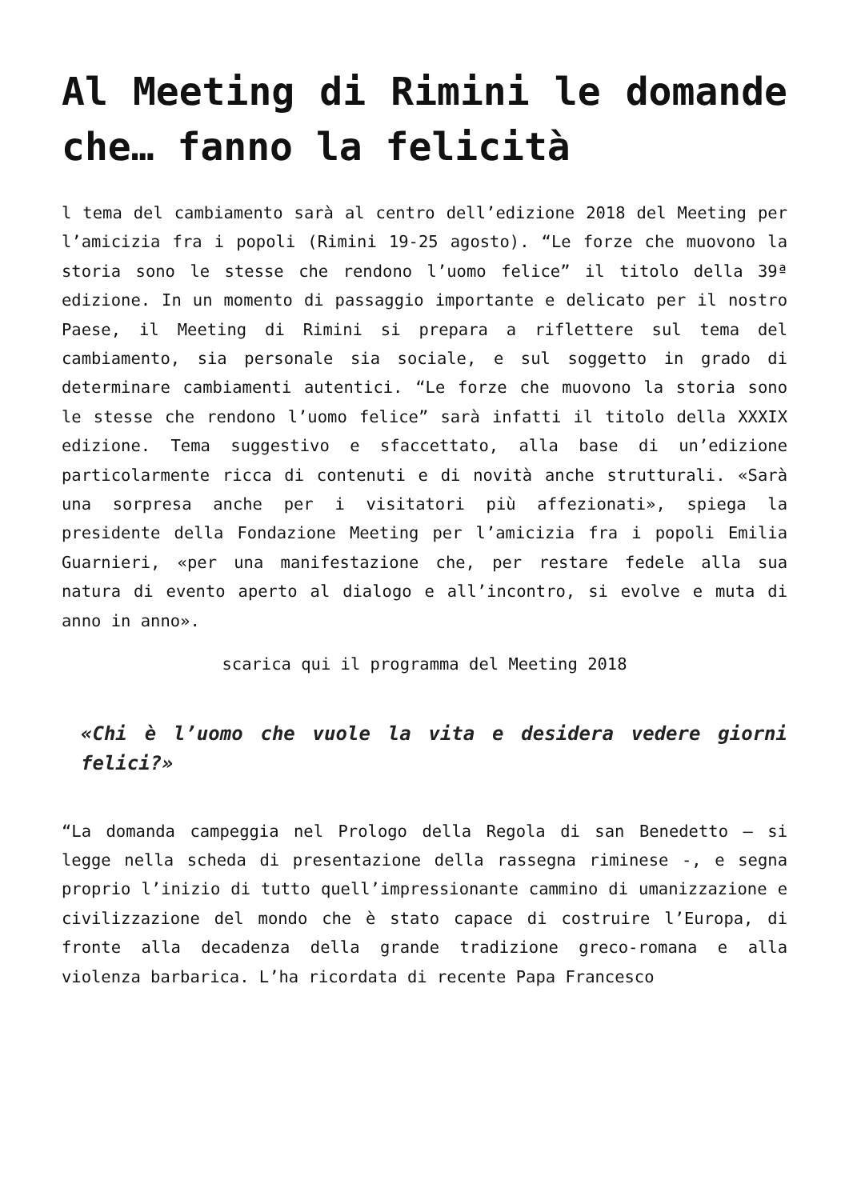Al Meeting di Rimini le domande che… fanno la felicità
l tema del cambiamento sarà al centro dell’edizione 2018 del Meeting per l’amicizia fra i popoli (Rimini 19-25 agosto). “Le forze che muovono la storia sono le stesse che rendono l’uomo felice” il titolo della 39ª edizione. In un momento di passaggio importante e delicato per il nostro Paese, il Meeting di Rimini si prepara a riflettere sul tema del cambiamento, sia personale sia sociale, e sul soggetto in grado di determinare cambiamenti autentici. “Le forze che muovono la storia sono le stesse che rendono l’uomo felice” sarà infatti il titolo della XXXIX edizione. Tema suggestivo e sfaccettato, alla base di un’edizione particolarmente ricca di contenuti e di novità anche strutturali. «Sarà una sorpresa anche per i visitatori più affezionati», spiega la presidente della Fondazione Meeting per l’amicizia fra i popoli Emilia Guarnieri, «per una manifestazione che, per restare fedele alla sua natura di evento aperto al dialogo e all’incontro, si evolve e muta di anno in anno».
scarica qui il programma del Meeting 2018
«Chi è l’uomo che vuole la vita e desidera vedere giorni felici?»
“La domanda campeggia nel Prologo della Regola di san Benedetto – si legge nella scheda di presentazione della rassegna riminese -, e segna proprio l’inizio di tutto quell’impressionante cammino di umanizzazione e civilizzazione del mondo che è stato capace di costruire l’Europa, di fronte alla decadenza della grande tradizione greco-romana e alla violenza barbarica. L’ha ricordata di recente Papa Francesco